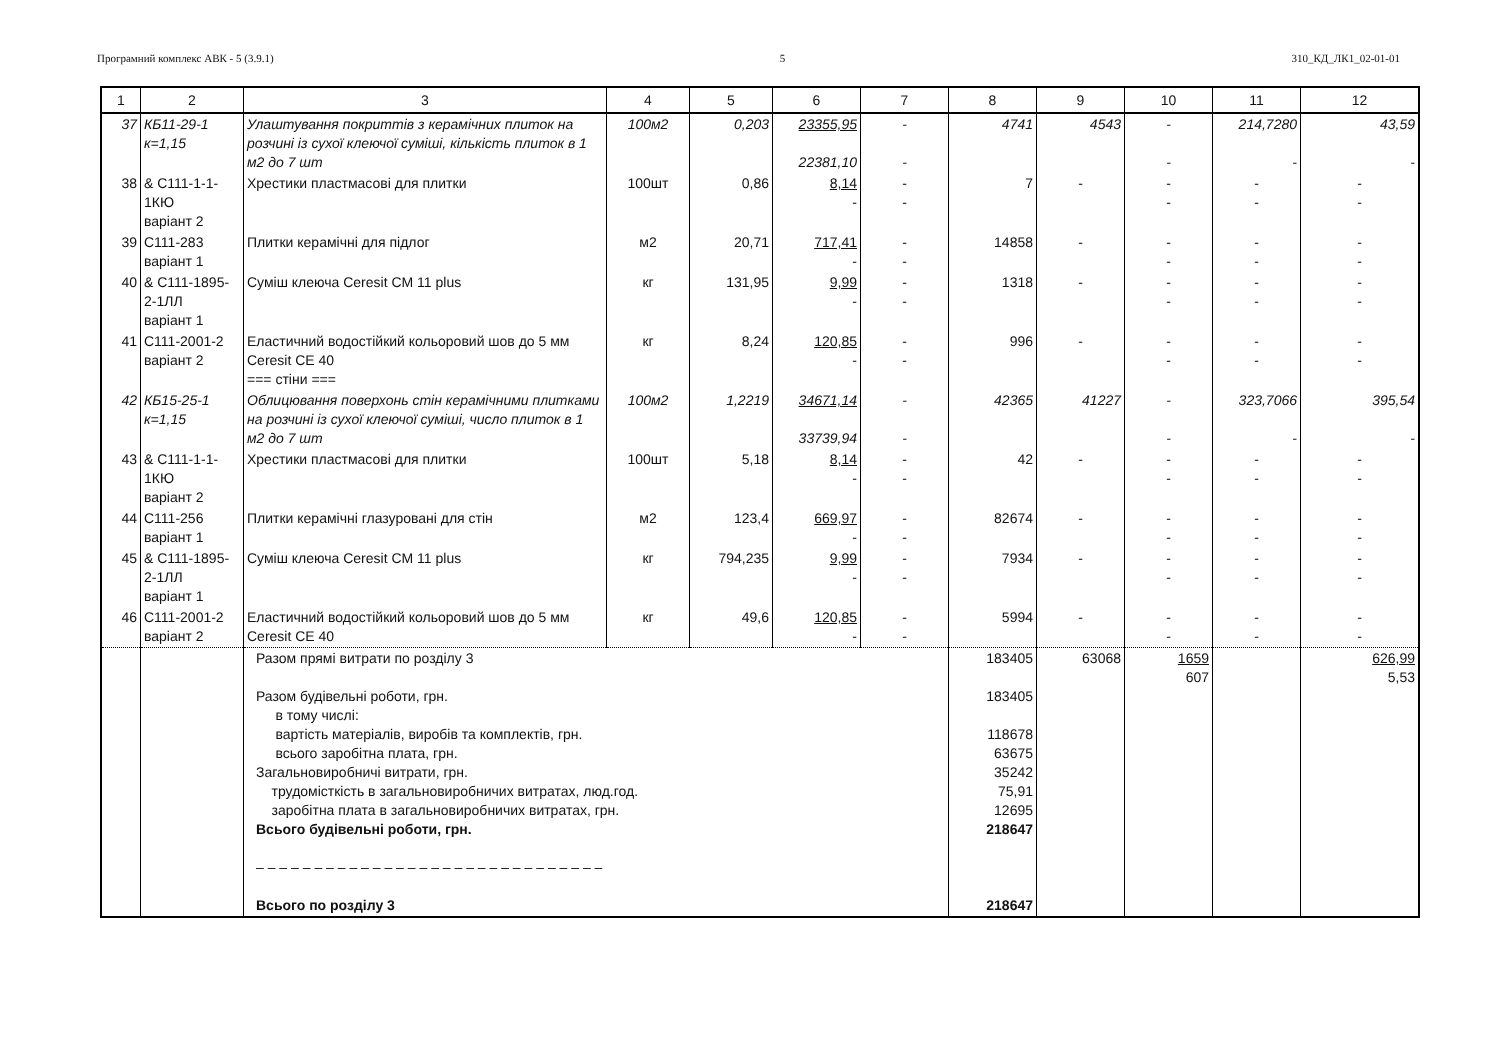Програмний комплекс АВК - 5 (3.9.1) 5 310_КД_ЛК1_02-01-01
| 1 | 2 | 3 | 4 | 5 | 6 | 7 | 8 | 9 | 10 | 11 | 12 |
| --- | --- | --- | --- | --- | --- | --- | --- | --- | --- | --- | --- |
| 37 | КБ11-29-1 к=1,15 | Улаштування покриттів з керамічних плиток на розчині із сухої клеючої суміші, кількість плиток в 1 м2 до 7 шт | 100м2 | 0,203 | 23355,95 22381,10 | - - | 4741 | 4543 | - - | 214,7280 - | 43,59 - |
| 38 | & С111-1-1-1КЮ варіант 2 | Хрестики пластмасові для плитки | 100шт | 0,86 | 8,14 - | - - | 7 | - | - - | - - | - - |
| 39 | С111-283 варіант 1 | Плитки керамічні для підлог | м2 | 20,71 | 717,41 - | - - | 14858 | - | - - | - - | - - |
| 40 | & С111-1895-2-1ЛЛ варіант 1 | Суміш клеюча Ceresit CM 11 plus | кг | 131,95 | 9,99 - | - - | 1318 | - | - - | - - | - - |
| 41 | С111-2001-2 варіант 2 | Еластичний водостійкий кольоровий шов до 5 мм Ceresit CE 40 === стіни === | кг | 8,24 | 120,85 - | - - | 996 | - | - - | - - | - - |
| 42 | КБ15-25-1 к=1,15 | Облицювання поверхонь стін керамічними плитками на розчині із сухої клеючої суміші, число плиток в 1 м2 до 7 шт | 100м2 | 1,2219 | 34671,14 33739,94 | - - | 42365 | 41227 | - - | 323,7066 - | 395,54 - |
| 43 | & С111-1-1-1КЮ варіант 2 | Хрестики пластмасові для плитки | 100шт | 5,18 | 8,14 - | - - | 42 | - | - - | - - | - - |
| 44 | С111-256 варіант 1 | Плитки керамічні глазуровані для стін | м2 | 123,4 | 669,97 - | - - | 82674 | - | - - | - - | - - |
| 45 | & С111-1895-2-1ЛЛ варіант 1 | Суміш клеюча Ceresit CM 11 plus | кг | 794,235 | 9,99 - | - - | 7934 | - | - - | - - | - - |
| 46 | С111-2001-2 варіант 2 | Еластичний водостійкий кольоровий шов до 5 мм Ceresit CE 40 | кг | 49,6 | 120,85 - | - - | 5994 | - | - - | - - | - - |
| | | Разом прямі витрати по розділу 3 Разом будівельні роботи, грн. в тому числі: вартість матеріалів, виробів та комплектів, грн. всього заробітна плата, грн. Загальновиробничі витрати, грн. трудомісткість в загальновиробничих витратах, люд.год. заробітна плата в загальновиробничих витратах, грн. Всього будівельні роботи, грн. – – – – – – – – – – – – – – – – – – – – – – – – – – – – – – Всього по розділу 3 | | | | | 183405 183405 118678 63675 35242 75,91 12695 218647 218647 | 63068 | 1659 607 | | 626,99 5,53 |